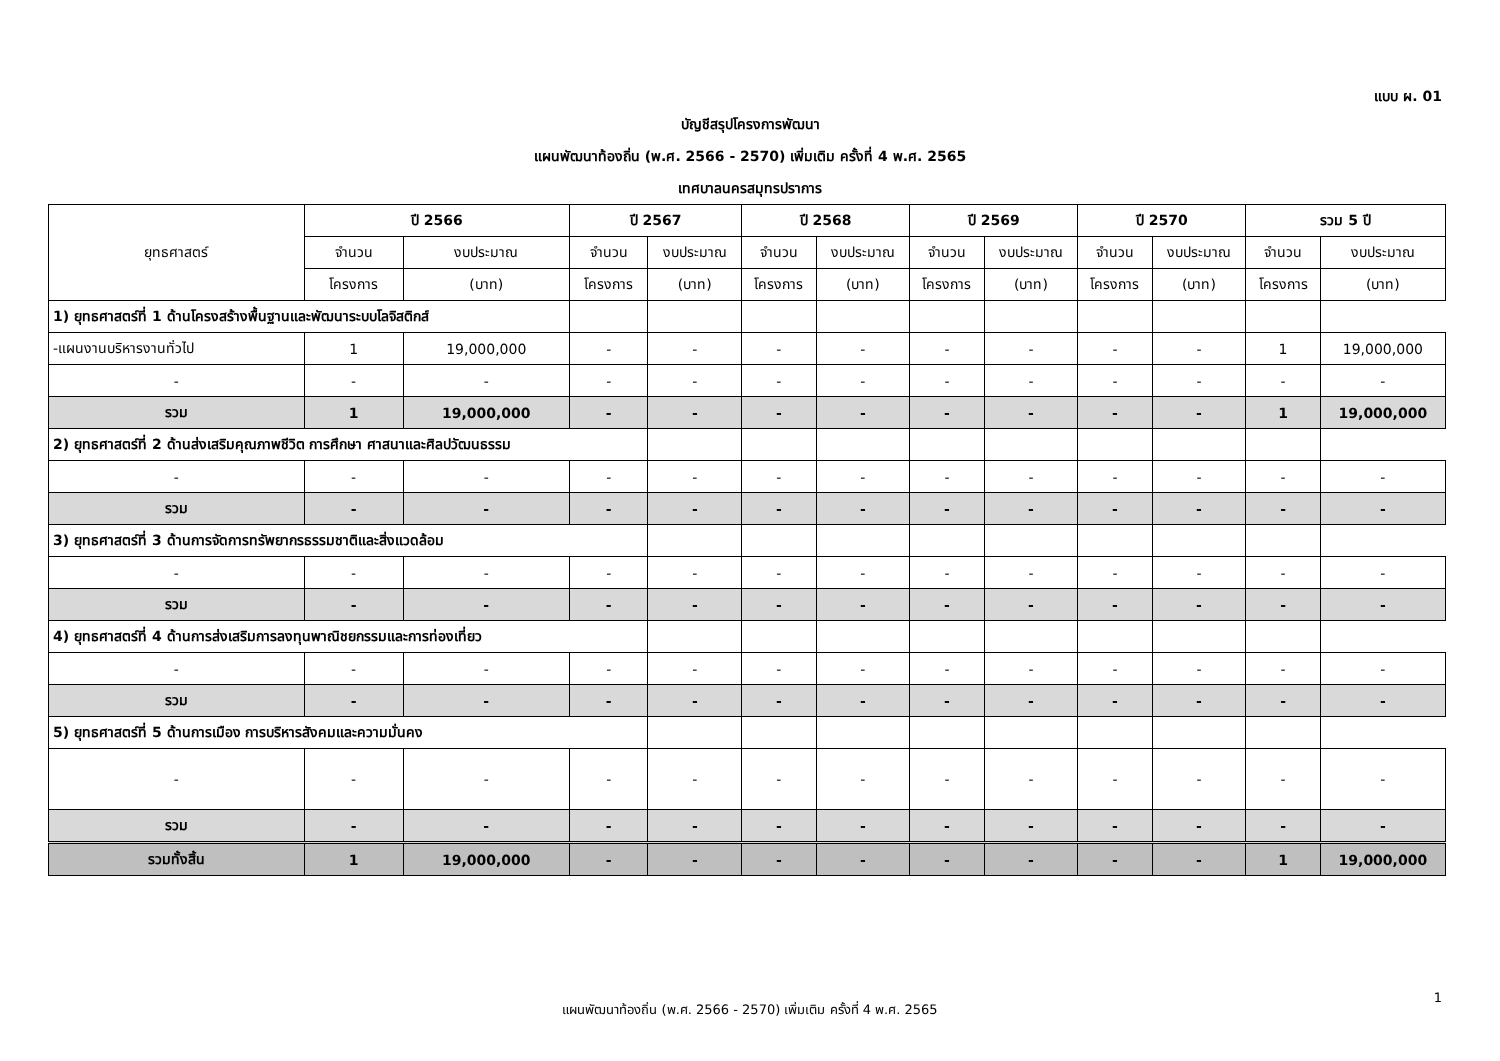แบบ ผ. 01
บัญชีสรุปโครงการพัฒนา
แผนพัฒนาท้องถิ่น (พ.ศ. 2566 - 2570) เพิ่มเติม ครั้งที่ 4 พ.ศ. 2565
เทศบาลนครสมุทรปราการ
| ยุทธศาสตร์ | ปี 2566 | | ปี 2567 | | ปี 2568 | | ปี 2569 | | ปี 2570 | | รวม 5 ปี | |
| --- | --- | --- | --- | --- | --- | --- | --- | --- | --- | --- | --- | --- |
| | จำนวน | งบประมาณ | จำนวน | งบประมาณ | จำนวน | งบประมาณ | จำนวน | งบประมาณ | จำนวน | งบประมาณ | จำนวน | งบประมาณ |
| | โครงการ | (บาท) | โครงการ | (บาท) | โครงการ | (บาท) | โครงการ | (บาท) | โครงการ | (บาท) | โครงการ | (บาท) |
| 1) ยุทธศาสตร์ที่ 1 ด้านโครงสร้างพื้นฐานและพัฒนาระบบโลจิสติกส์ | | | | | | | | | | | | |
| -แผนงานบริหารงานทั่วไป | 1 | 19,000,000 | - | - | - | - | - | - | - | - | 1 | 19,000,000 |
| - | - | - | - | - | - | - | - | - | - | - | - | - |
| รวม | 1 | 19,000,000 | - | - | - | - | - | - | - | - | 1 | 19,000,000 |
| 2) ยุทธศาสตร์ที่ 2 ด้านส่งเสริมคุณภาพชีวิต การศึกษา ศาสนาและศิลปวัฒนธรรม | | | | | | | | | | | | |
| - | - | - | - | - | - | - | - | - | - | - | - | - |
| รวม | - | - | - | - | - | - | - | - | - | - | - | - |
| 3) ยุทธศาสตร์ที่ 3 ด้านการจัดการทรัพยากรธรรมชาติและสิ่งแวดล้อม | | | | | | | | | | | | |
| - | - | - | - | - | - | - | - | - | - | - | - | - |
| รวม | - | - | - | - | - | - | - | - | - | - | - | - |
| 4) ยุทธศาสตร์ที่ 4 ด้านการส่งเสริมการลงทุนพาณิชยกรรมและการท่องเที่ยว | | | | | | | | | | | | |
| - | - | - | - | - | - | - | - | - | - | - | - | - |
| รวม | - | - | - | - | - | - | - | - | - | - | - | - |
| 5) ยุทธศาสตร์ที่ 5 ด้านการเมือง การบริหารสังคมและความมั่นคง | | | | | | | | | | | | |
| - | - | - | - | - | - | - | - | - | - | - | - | - |
| รวม | - | - | - | - | - | - | - | - | - | - | - | - |
| รวมทั้งสิ้น | 1 | 19,000,000 | - | - | - | - | - | - | - | - | 1 | 19,000,000 |
1
แผนพัฒนาท้องถิ่น (พ.ศ. 2566 - 2570) เพิ่มเติม ครั้งที่ 4 พ.ศ. 2565